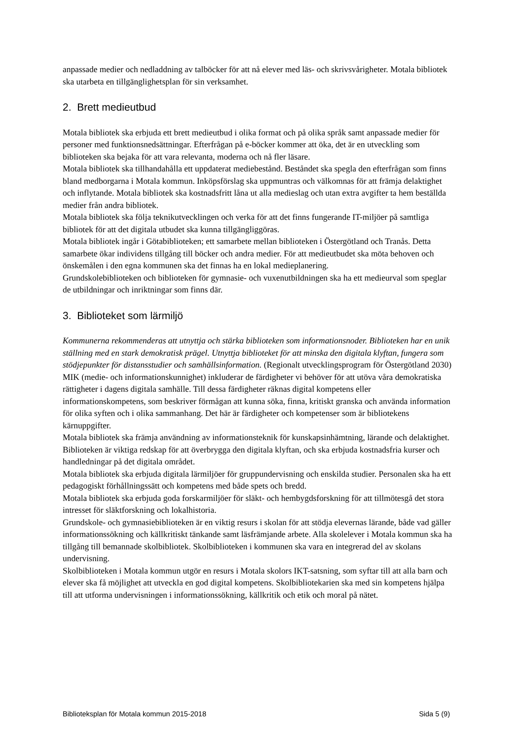anpassade medier och nedladdning av talböcker för att nå elever med läs- och skrivsvårigheter. Motala bibliotek ska utarbeta en tillgänglighetsplan för sin verksamhet.
2. Brett medieutbud
Motala bibliotek ska erbjuda ett brett medieutbud i olika format och på olika språk samt anpassade medier för personer med funktionsnedsättningar. Efterfrågan på e-böcker kommer att öka, det är en utveckling som biblioteken ska bejaka för att vara relevanta, moderna och nå fler läsare.
Motala bibliotek ska tillhandahålla ett uppdaterat mediebestånd. Beståndet ska spegla den efterfrågan som finns bland medborgarna i Motala kommun. Inköpsförslag ska uppmuntras och välkomnas för att främja delaktighet och inflytande. Motala bibliotek ska kostnadsfritt låna ut alla medieslag och utan extra avgifter ta hem beställda medier från andra bibliotek.
Motala bibliotek ska följa teknikutvecklingen och verka för att det finns fungerande IT-miljöer på samtliga bibliotek för att det digitala utbudet ska kunna tillgängliggöras.
Motala bibliotek ingår i Götabiblioteken; ett samarbete mellan biblioteken i Östergötland och Tranås. Detta samarbete ökar individens tillgång till böcker och andra medier. För att medieutbudet ska möta behoven och önskemålen i den egna kommunen ska det finnas ha en lokal medieplanering.
Grundskolebiblioteken och biblioteken för gymnasie- och vuxenutbildningen ska ha ett medieurval som speglar de utbildningar och inriktningar som finns där.
3. Biblioteket som lärmiljö
Kommunerna rekommenderas att utnyttja och stärka biblioteken som informationsnoder. Biblioteken har en unik ställning med en stark demokratisk prägel. Utnyttja biblioteket för att minska den digitala klyftan, fungera som stödjepunkter för distansstudier och samhällsinformation. (Regionalt utvecklingsprogram för Östergötland 2030)
MIK (medie- och informationskunnighet) inkluderar de färdigheter vi behöver för att utöva våra demokratiska rättigheter i dagens digitala samhälle. Till dessa färdigheter räknas digital kompetens eller informationskompetens, som beskriver förmågan att kunna söka, finna, kritiskt granska och använda information för olika syften och i olika sammanhang. Det här är färdigheter och kompetenser som är bibliotekens kärnuppgifter.
Motala bibliotek ska främja användning av informationsteknik för kunskapsinhämtning, lärande och delaktighet. Biblioteken är viktiga redskap för att överbrygga den digitala klyftan, och ska erbjuda kostnadsfria kurser och handledningar på det digitala området.
Motala bibliotek ska erbjuda digitala lärmiljöer för gruppundervisning och enskilda studier. Personalen ska ha ett pedagogiskt förhållningssätt och kompetens med både spets och bredd.
Motala bibliotek ska erbjuda goda forskarmiljöer för släkt- och hembygdsforskning för att tillmötesgå det stora intresset för släktforskning och lokalhistoria.
Grundskole- och gymnasiebiblioteken är en viktig resurs i skolan för att stödja elevernas lärande, både vad gäller informationssökning och källkritiskt tänkande samt läsfrämjande arbete. Alla skolelever i Motala kommun ska ha tillgång till bemannade skolbibliotek. Skolbiblioteken i kommunen ska vara en integrerad del av skolans undervisning.
Skolbiblioteken i Motala kommun utgör en resurs i Motala skolors IKT-satsning, som syftar till att alla barn och elever ska få möjlighet att utveckla en god digital kompetens. Skolbibliotekarien ska med sin kompetens hjälpa till att utforma undervisningen i informationssökning, källkritik och etik och moral på nätet.
Biblioteksplan för Motala kommun 2015-2018 Sida 5 (9)